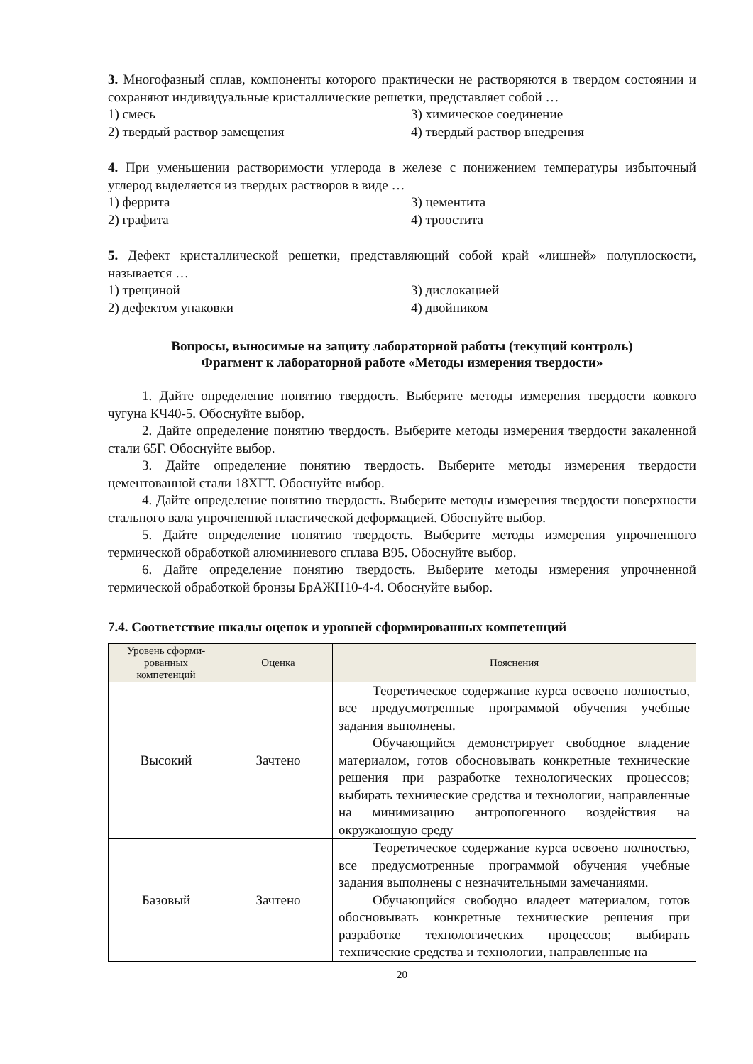3. Многофазный сплав, компоненты которого практически не растворяются в твердом состоянии и сохраняют индивидуальные кристаллические решетки, представляет собой …
1) смесь 3) химическое соединение 2) твердый раствор замещения 4) твердый раствор внедрения
4. При уменьшении растворимости углерода в железе с понижением температуры избыточный углерод выделяется из твердых растворов в виде …
1) феррита 3) цементита 2) графита 4) троостита
5. Дефект кристаллической решетки, представляющий собой край «лишней» полуплоскости, называется …
1) трещиной 3) дислокацией 2) дефектом упаковки 4) двойником
Вопросы, выносимые на защиту лабораторной работы (текущий контроль)
Фрагмент к лабораторной работе «Методы измерения твердости»
1. Дайте определение понятию твердость. Выберите методы измерения твердости ковкого чугуна КЧ40-5. Обоснуйте выбор.
2. Дайте определение понятию твердость. Выберите методы измерения твердости закаленной стали 65Г. Обоснуйте выбор.
3. Дайте определение понятию твердость. Выберите методы измерения твердости цементованной стали 18ХГТ. Обоснуйте выбор.
4. Дайте определение понятию твердость. Выберите методы измерения твердости поверхности стального вала упрочненной пластической деформацией. Обоснуйте выбор.
5. Дайте определение понятию твердость. Выберите методы измерения упрочненного термической обработкой алюминиевого сплава В95. Обоснуйте выбор.
6. Дайте определение понятию твердость. Выберите методы измерения упрочненной термической обработкой бронзы БрАЖН10-4-4. Обоснуйте выбор.
7.4. Соответствие шкалы оценок и уровней сформированных компетенций
| Уровень сформи- рованных компетенций | Оценка | Пояснения |
| --- | --- | --- |
| Высокий | Зачтено | Теоретическое содержание курса освоено полностью, все предусмотренные программой обучения учебные задания выполнены. Обучающийся демонстрирует свободное владение материалом, готов обосновывать конкретные технические решения при разработке технологических процессов; выбирать технические средства и технологии, направленные на минимизацию антропогенного воздействия на окружающую среду |
| Базовый | Зачтено | Теоретическое содержание курса освоено полностью, все предусмотренные программой обучения учебные задания выполнены с незначительными замечаниями. Обучающийся свободно владеет материалом, готов обосновывать конкретные технические решения при разработке технологических процессов; выбирать технические средства и технологии, направленные на |
20